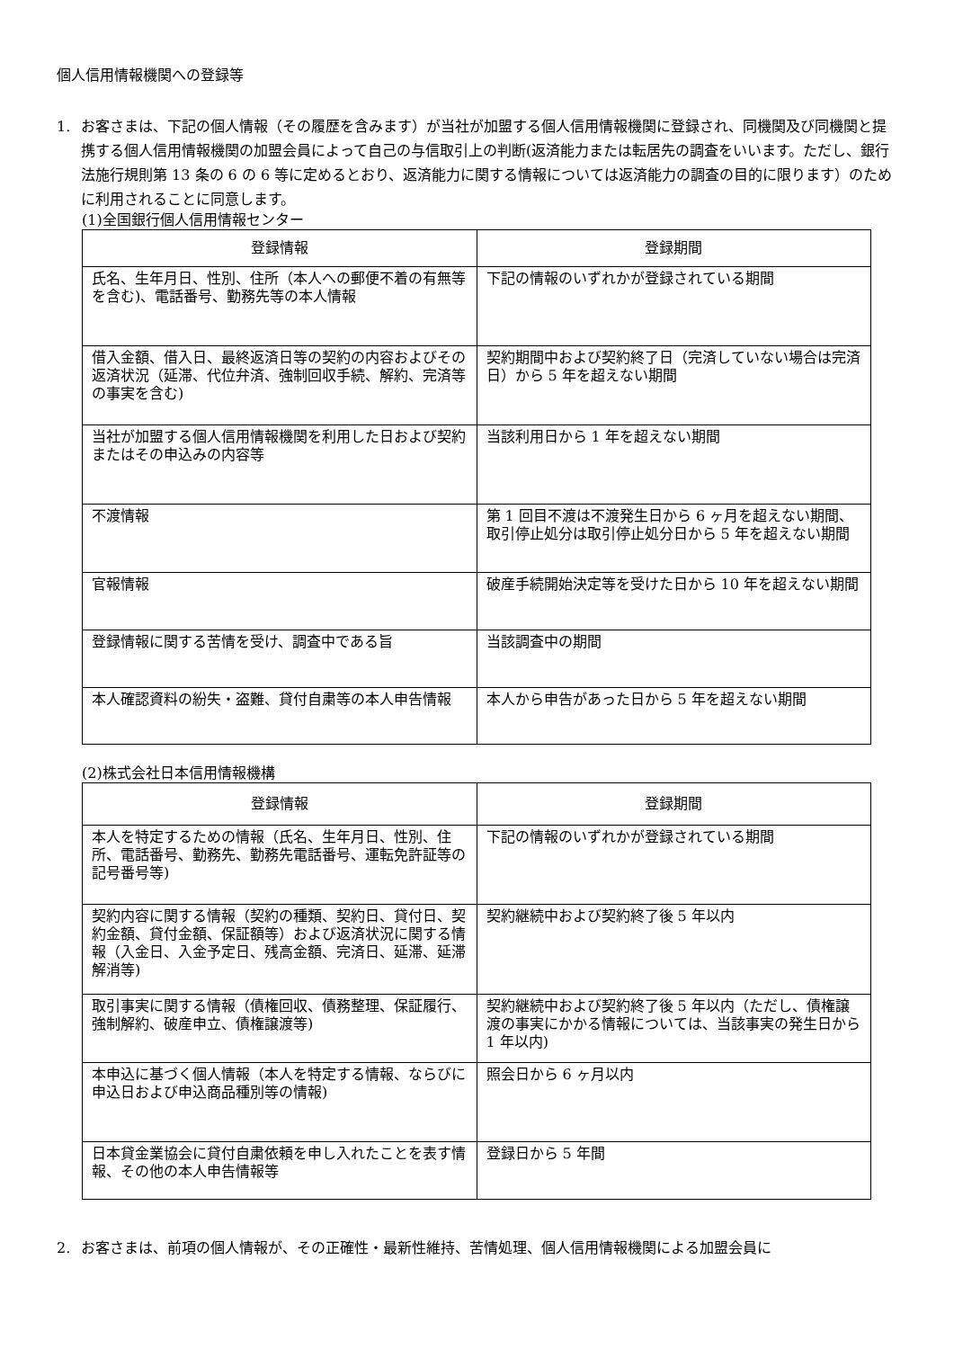個人信用情報機関への登録等
1. お客さまは、下記の個人情報（その履歴を含みます）が当社が加盟する個人信用情報機関に登録され、同機関及び同機関と提携する個人信用情報機関の加盟会員によって自己の与信取引上の判断(返済能力または転居先の調査をいいます。ただし、銀行法施行規則第 13 条の 6 の 6 等に定めるとおり、返済能力に関する情報については返済能力の調査の目的に限ります）のために利用されることに同意します。
(1)全国銀行個人信用情報センター
| 登録情報 | 登録期間 |
| --- | --- |
| 氏名、生年月日、性別、住所（本人への郵便不着の有無等を含む)、電話番号、勤務先等の本人情報 | 下記の情報のいずれかが登録されている期間 |
| 借入金額、借入日、最終返済日等の契約の内容およびその返済状況（延滞、代位弁済、強制回収手続、解約、完済等の事実を含む) | 契約期間中および契約終了日（完済していない場合は完済日）から 5 年を超えない期間 |
| 当社が加盟する個人信用情報機関を利用した日および契約またはその申込みの内容等 | 当該利用日から 1 年を超えない期間 |
| 不渡情報 | 第 1 回目不渡は不渡発生日から 6 ヶ月を超えない期間、取引停止処分は取引停止処分日から 5 年を超えない期間 |
| 官報情報 | 破産手続開始決定等を受けた日から 10 年を超えない期間 |
| 登録情報に関する苦情を受け、調査中である旨 | 当該調査中の期間 |
| 本人確認資料の紛失・盗難、貸付自粛等の本人申告情報 | 本人から申告があった日から 5 年を超えない期間 |
(2)株式会社日本信用情報機構
| 登録情報 | 登録期間 |
| --- | --- |
| 本人を特定するための情報（氏名、生年月日、性別、住所、電話番号、勤務先、勤務先電話番号、運転免許証等の記号番号等) | 下記の情報のいずれかが登録されている期間 |
| 契約内容に関する情報（契約の種類、契約日、貸付日、契約金額、貸付金額、保証額等）および返済状況に関する情報（入金日、入金予定日、残高金額、完済日、延滞、延滞解消等) | 契約継続中および契約終了後 5 年以内 |
| 取引事実に関する情報（債権回収、債務整理、保証履行、強制解約、破産申立、債権譲渡等) | 契約継続中および契約終了後 5 年以内（ただし、債権譲渡の事実にかかる情報については、当該事実の発生日から 1 年以内) |
| 本申込に基づく個人情報（本人を特定する情報、ならびに申込日および申込商品種別等の情報) | 照会日から 6 ヶ月以内 |
| 日本貸金業協会に貸付自粛依頼を申し入れたことを表す情報、その他の本人申告情報等 | 登録日から 5 年間 |
2. お客さまは、前項の個人情報が、その正確性・最新性維持、苦情処理、個人信用情報機関による加盟会員に